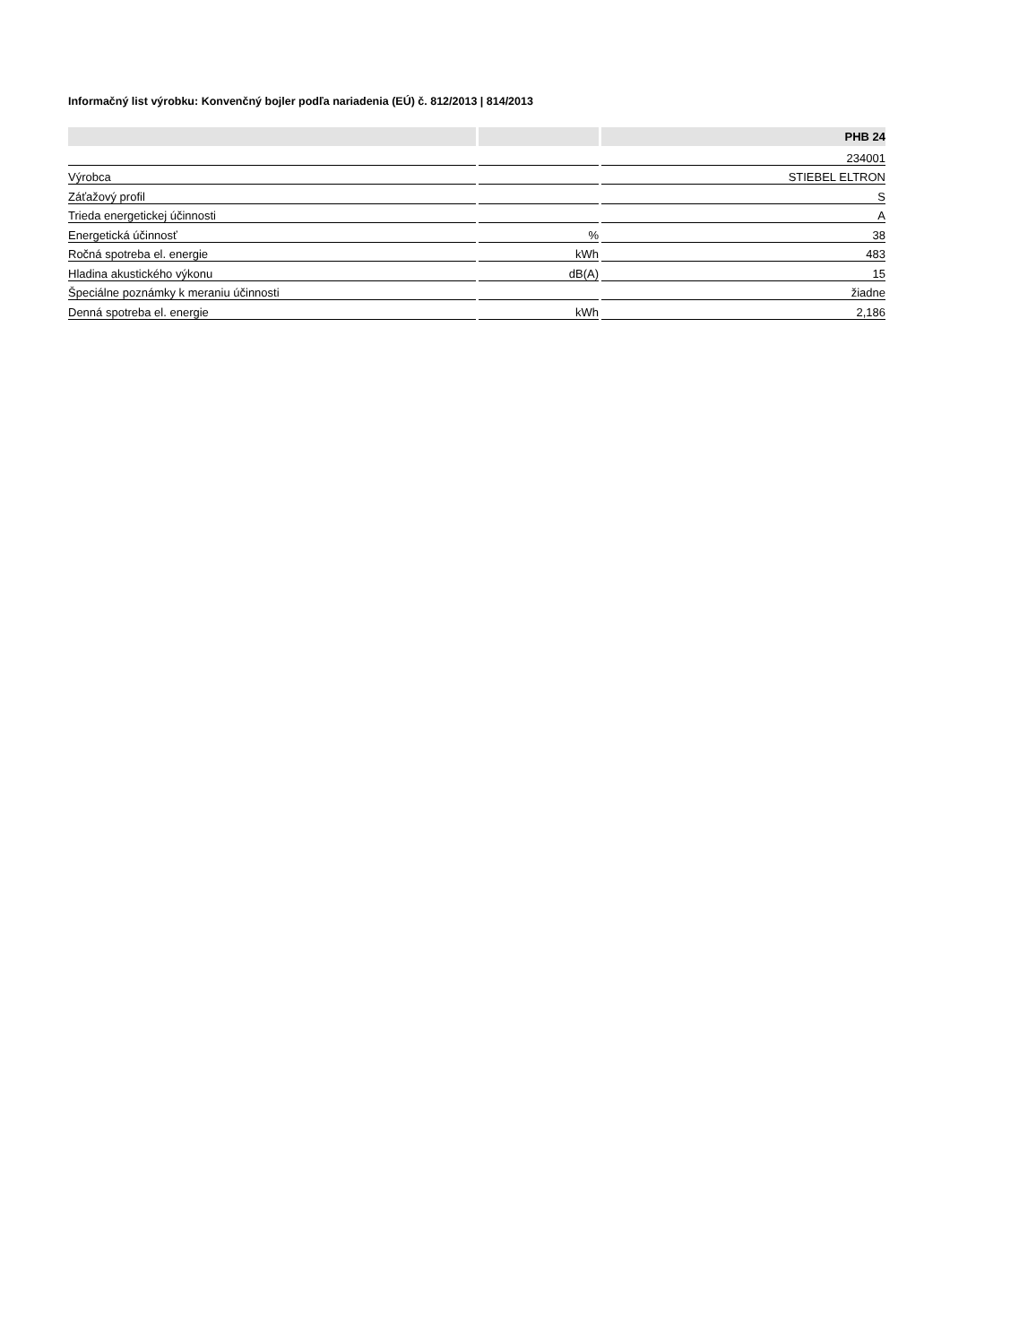Informačný list výrobku: Konvenčný bojler podľa nariadenia (EÚ) č. 812/2013 | 814/2013
| | | PHB 24 |
| --- | --- | --- |
| | | 234001 |
| Výrobca | | STIEBEL ELTRON |
| Záťažový profil | | S |
| Trieda energetickej účinnosti | | A |
| Energetická účinnosť | % | 38 |
| Ročná spotreba el. energie | kWh | 483 |
| Hladina akustického výkonu | dB(A) | 15 |
| Špeciálne poznámky k meraniu účinnosti | | žiadne |
| Denná spotreba el. energie | kWh | 2,186 |